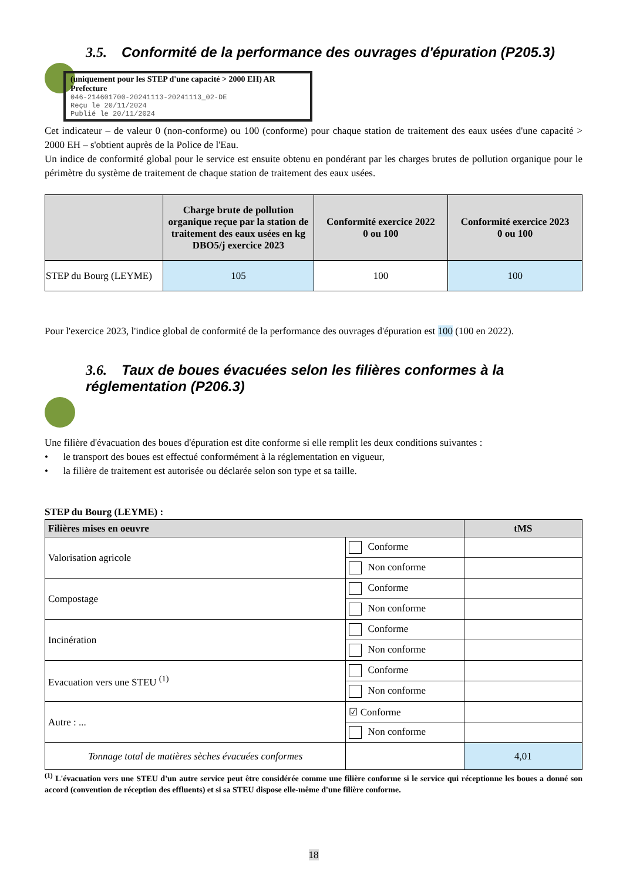3.5. Conformité de la performance des ouvrages d'épuration (P205.3)
(uniquement pour les STEP d'une capacité > 2000 EH) AR Prefecture
046-214601700-20241113-20241113_02-DE
Reçu le 20/11/2024
Publié le 20/11/2024
Cet indicateur – de valeur 0 (non-conforme) ou 100 (conforme) pour chaque station de traitement des eaux usées d'une capacité > 2000 EH – s'obtient auprès de la Police de l'Eau.
Un indice de conformité global pour le service est ensuite obtenu en pondérant par les charges brutes de pollution organique pour le périmètre du système de traitement de chaque station de traitement des eaux usées.
| | Charge brute de pollution organique reçue par la station de traitement des eaux usées en kg DBO5/j exercice 2023 | Conformité exercice 2022 0 ou 100 | Conformité exercice 2023 0 ou 100 |
| --- | --- | --- | --- |
| STEP du Bourg (LEYME) | 105 | 100 | 100 |
Pour l'exercice 2023, l'indice global de conformité de la performance des ouvrages d'épuration est 100 (100 en 2022).
3.6. Taux de boues évacuées selon les filières conformes à la
réglementation (P206.3)
Une filière d'évacuation des boues d'épuration est dite conforme si elle remplit les deux conditions suivantes :
• le transport des boues est effectué conformément à la réglementation en vigueur,
• la filière de traitement est autorisée ou déclarée selon son type et sa taille.
STEP du Bourg (LEYME) :
| Filières mises en oeuvre | | tMS |
| --- | --- | --- |
| Valorisation agricole | Conforme | |
| | Non conforme | |
| Compostage | Conforme | |
| | Non conforme | |
| Incinération | Conforme | |
| | Non conforme | |
| Evacuation vers une STEU <sup>(1)</sup> | Conforme | |
| | Non conforme | |
| Autre : ... | ☑ Conforme | |
| | Non conforme | |
| Tonnage total de matières sèches évacuées conformes | | 4,01 |
<sup>(1)</sup> L'évacuation vers une STEU d'un autre service peut être considérée comme une filière conforme si le service qui réceptionne les boues a donné son accord (convention de réception des effluents) et si sa STEU dispose elle-même d'une filière conforme.
18